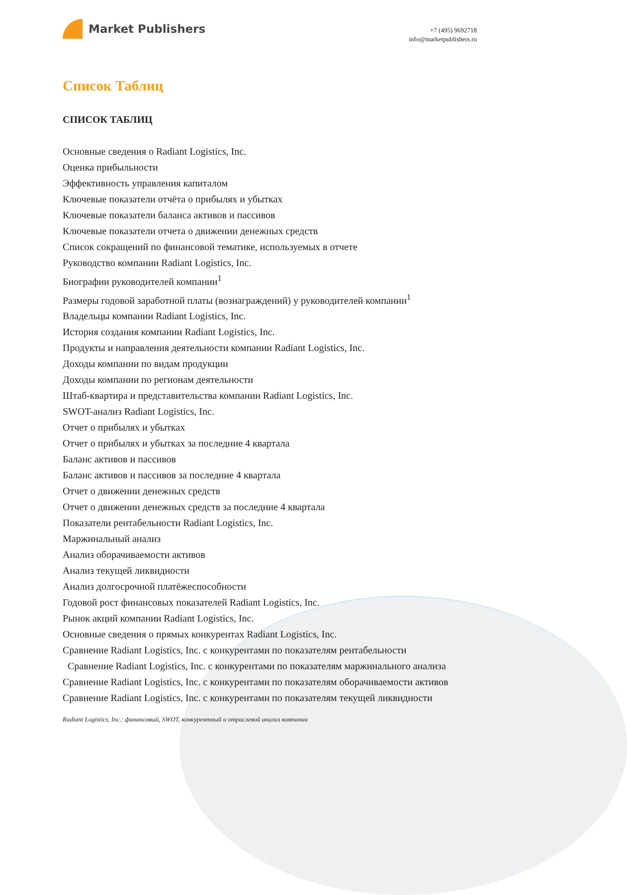Market Publishers
+7 (495) 9692718
info@marketpublishers.ru
Список Таблиц
СПИСОК ТАБЛИЦ
Основные сведения о Radiant Logistics, Inc.
Оценка прибыльности
Эффективность управления капиталом
Ключевые показатели отчёта о прибылях и убытках
Ключевые показатели баланса активов и пассивов
Ключевые показатели отчета о движении денежных средств
Список сокращений по финансовой тематике, используемых в отчете
Руководство компании Radiant Logistics, Inc.
Биографии руководителей компании<sup>1</sup>
Размеры годовой заработной платы (вознаграждений) у руководителей компании<sup>1</sup>
Владельцы компании Radiant Logistics, Inc.
История создания компании Radiant Logistics, Inc.
Продукты и направления деятельности компании Radiant Logistics, Inc.
Доходы компании по видам продукции
Доходы компании по регионам деятельности
Штаб-квартира и представительства компании Radiant Logistics, Inc.
SWOT-анализ Radiant Logistics, Inc.
Отчет о прибылях и убытках
Отчет о прибылях и убытках за последние 4 квартала
Баланс активов и пассивов
Баланс активов и пассивов за последние 4 квартала
Отчет о движении денежных средств
Отчет о движении денежных средств за последние 4 квартала
Показатели рентабельности Radiant Logistics, Inc.
Маржинальный анализ
Анализ оборачиваемости активов
Анализ текущей ликвидности
Анализ долгосрочной платёжеспособности
Годовой рост финансовых показателей Radiant Logistics, Inc.
Рынок акций компании Radiant Logistics, Inc.
Основные сведения о прямых конкурентах Radiant Logistics, Inc.
Сравнение Radiant Logistics, Inc. с конкурентами по показателям рентабельности
Сравнение Radiant Logistics, Inc. с конкурентами по показателям маржинального анализа
Сравнение Radiant Logistics, Inc. с конкурентами по показателям оборачиваемости активов
Сравнение Radiant Logistics, Inc. с конкурентами по показателям текущей ликвидности
Radiant Logistics, Inc.: финансовый, SWOT, конкурентный и отраслевой анализ компании